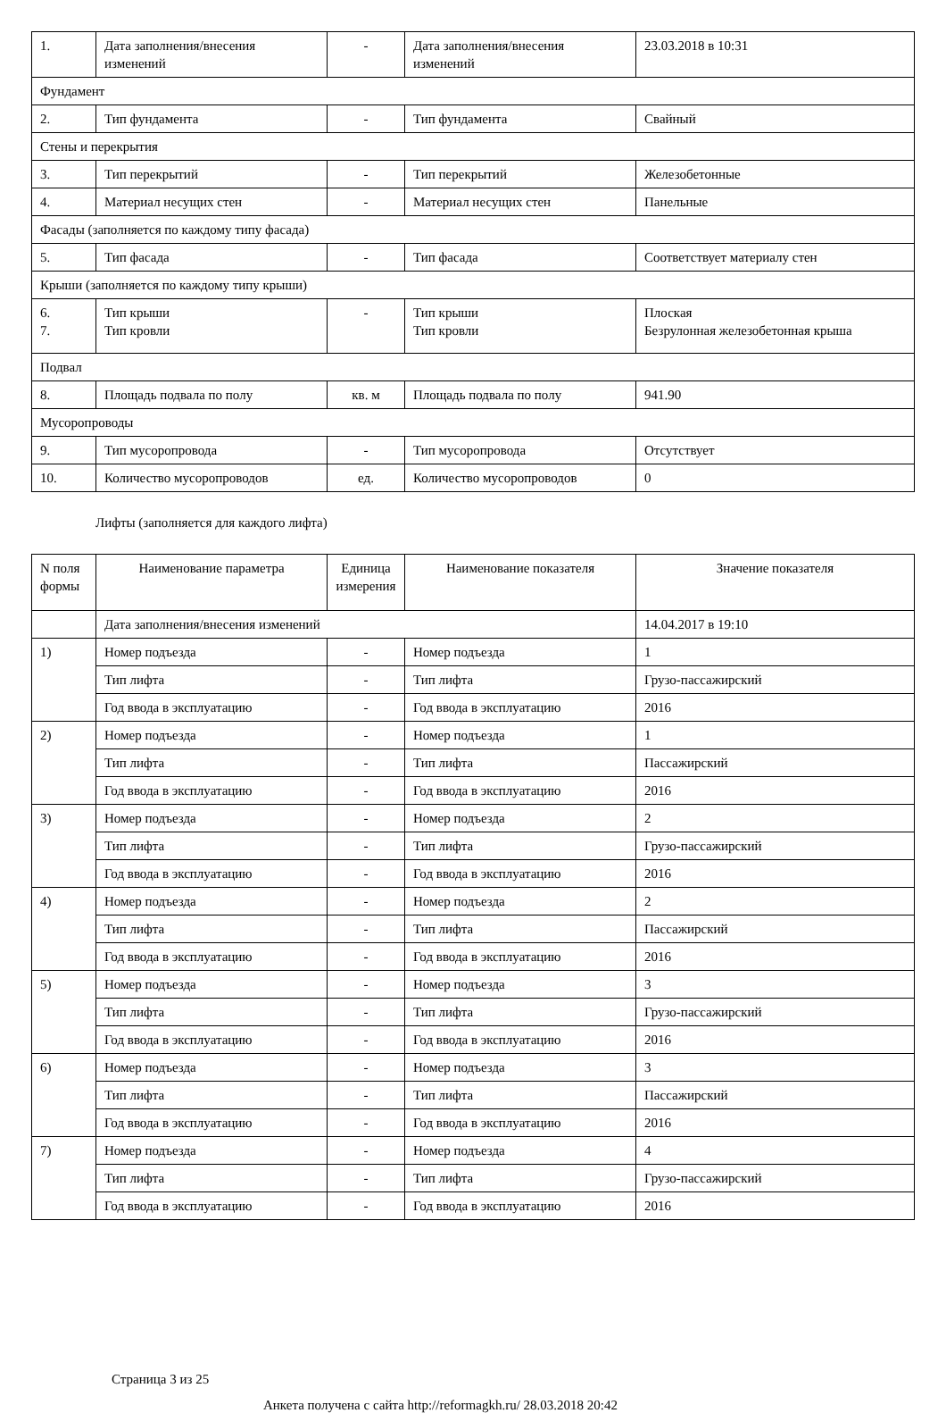| 1. | Дата заполнения/внесения изменений | - | Дата заполнения/внесения изменений | 23.03.2018 в 10:31 |
| Фундамент | | | | |
| 2. | Тип фундамента | - | Тип фундамента | Свайный |
| Стены и перекрытия | | | | |
| 3. | Тип перекрытий | - | Тип перекрытий | Железобетонные |
| 4. | Материал несущих стен | - | Материал несущих стен | Панельные |
| Фасады (заполняется по каждому типу фасада) | | | | |
| 5. | Тип фасада | - | Тип фасада | Соответствует материалу стен |
| Крыши (заполняется по каждому типу крыши) | | | | |
| 6. 7. | Тип крыши Тип кровли | - | Тип крыши Тип кровли | Плоская Безрулонная железобетонная крыша |
| Подвал | | | | |
| 8. | Площадь подвала по полу | кв. м | Площадь подвала по полу | 941.90 |
| Мусоропроводы | | | | |
| 9. | Тип мусоропровода | - | Тип мусоропровода | Отсутствует |
| 10. | Количество мусоропроводов | ед. | Количество мусоропроводов | 0 |
Лифты (заполняется для каждого лифта)
| N поля формы | Наименование параметра | Единица измерения | Наименование показателя | Значение показателя |
| --- | --- | --- | --- | --- |
| | Дата заполнения/внесения изменений | | | 14.04.2017 в 19:10 |
| 1) | Номер подъезда | - | Номер подъезда | 1 |
| | Тип лифта | - | Тип лифта | Грузо-пассажирский |
| | Год ввода в эксплуатацию | - | Год ввода в эксплуатацию | 2016 |
| 2) | Номер подъезда | - | Номер подъезда | 1 |
| | Тип лифта | - | Тип лифта | Пассажирский |
| | Год ввода в эксплуатацию | - | Год ввода в эксплуатацию | 2016 |
| 3) | Номер подъезда | - | Номер подъезда | 2 |
| | Тип лифта | - | Тип лифта | Грузо-пассажирский |
| | Год ввода в эксплуатацию | - | Год ввода в эксплуатацию | 2016 |
| 4) | Номер подъезда | - | Номер подъезда | 2 |
| | Тип лифта | - | Тип лифта | Пассажирский |
| | Год ввода в эксплуатацию | - | Год ввода в эксплуатацию | 2016 |
| 5) | Номер подъезда | - | Номер подъезда | 3 |
| | Тип лифта | - | Тип лифта | Грузо-пассажирский |
| | Год ввода в эксплуатацию | - | Год ввода в эксплуатацию | 2016 |
| 6) | Номер подъезда | - | Номер подъезда | 3 |
| | Тип лифта | - | Тип лифта | Пассажирский |
| | Год ввода в эксплуатацию | - | Год ввода в эксплуатацию | 2016 |
| 7) | Номер подъезда | - | Номер подъезда | 4 |
| | Тип лифта | - | Тип лифта | Грузо-пассажирский |
| | Год ввода в эксплуатацию | - | Год ввода в эксплуатацию | 2016 |
Страница 3 из 25
Анкета получена с сайта http://reformagkh.ru/ 28.03.2018 20:42